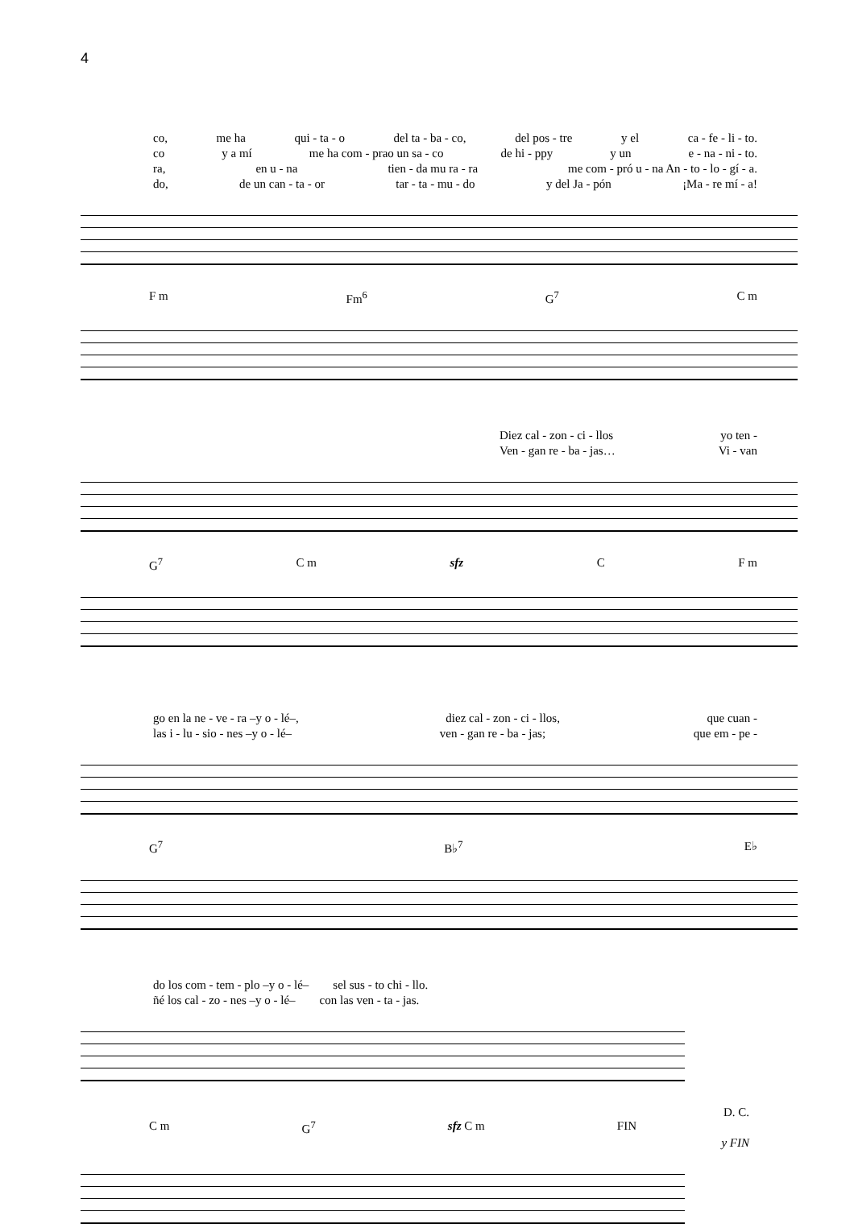4
co, me ha qui - ta - o del ta - ba - co, del pos - tre y el ca - fe - li - to.
co y a mí me ha com - prao un sa - co de hi - ppy y un e - na - ni - to.
ra, en u - na tien - da mu ra - ra me com - pró u - na An - to - lo - gí - a.
do, de un can - ta - or tar - ta - mu - do y del Ja - pón ¡Ma - re mí - a!
F m Fm<sup>6</sup> G<sup>7</sup> C m
Diez cal - zon - ci - llos yo ten -
Ven - gan re - ba - jas… Vi - van
G<sup>7</sup> C m sfz C F m
go en la ne - ve - ra –y o - lé–, diez cal - zon - ci - llos, que cuan -
las i - lu - sio - nes –y o - lé– ven - gan re - ba - jas; que em - pe -
G<sup>7</sup> B♭<sup>7</sup> E♭
do los com - tem - plo –y o - lé– sel sus - to chi - llo.
ñé los cal - zo - nes –y o - lé– con las ven - ta - jas.
D. C.
C m G<sup>7</sup> sfz C m FIN
y FIN